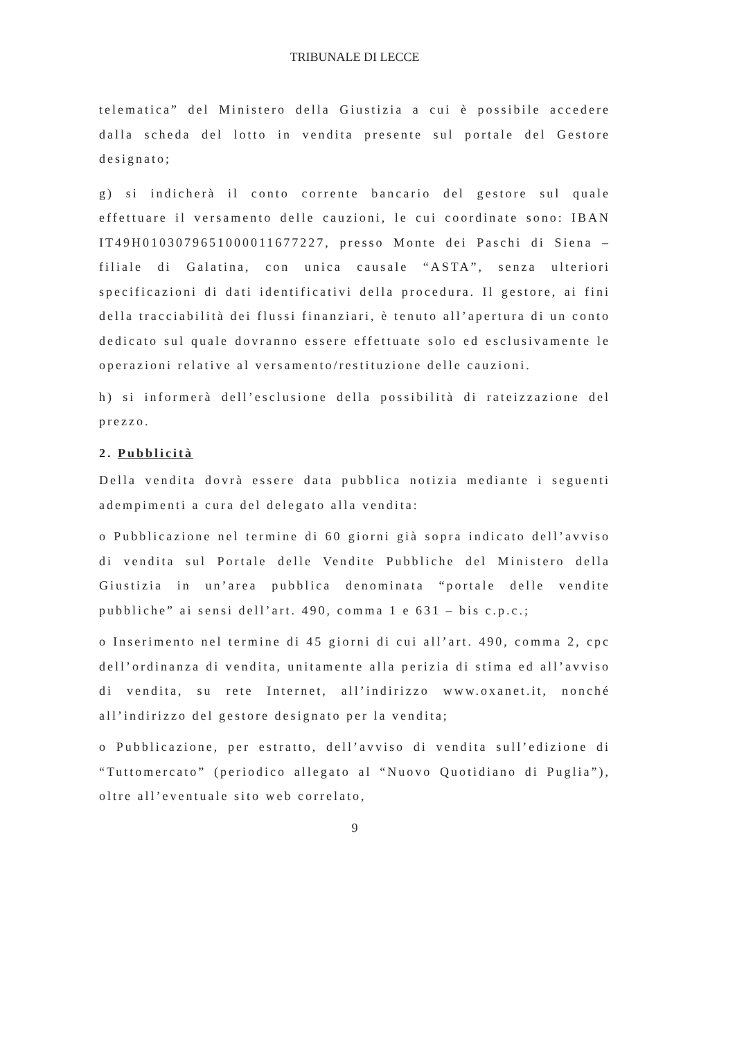TRIBUNALE DI LECCE
telematica” del Ministero della Giustizia a cui è possibile accedere dalla scheda del lotto in vendita presente sul portale del Gestore designato;
g) si indicherà il conto corrente bancario del gestore sul quale effettuare il versamento delle cauzioni, le cui coordinate sono: IBAN IT49H0103079651000011677227, presso Monte dei Paschi di Siena – filiale di Galatina, con unica causale “ASTA”, senza ulteriori specificazioni di dati identificativi della procedura. Il gestore, ai fini della tracciabilità dei flussi finanziari, è tenuto all’apertura di un conto dedicato sul quale dovranno essere effettuate solo ed esclusivamente le operazioni relative al versamento/restituzione delle cauzioni.
h) si informerà dell’esclusione della possibilità di rateizzazione del prezzo.
2. Pubblicità
Della vendita dovrà essere data pubblica notizia mediante i seguenti adempimenti a cura del delegato alla vendita:
o Pubblicazione nel termine di 60 giorni già sopra indicato dell’avviso di vendita sul Portale delle Vendite Pubbliche del Ministero della Giustizia in un’area pubblica denominata “portale delle vendite pubbliche” ai sensi dell’art. 490, comma 1 e 631 – bis c.p.c.;
o Inserimento nel termine di 45 giorni di cui all’art. 490, comma 2, cpc dell’ordinanza di vendita, unitamente alla perizia di stima ed all’avviso di vendita, su rete Internet, all’indirizzo www.oxanet.it, nonché all’indirizzo del gestore designato per la vendita;
o Pubblicazione, per estratto, dell’avviso di vendita sull’edizione di “Tuttomercato” (periodico allegato al “Nuovo Quotidiano di Puglia”), oltre all’eventuale sito web correlato,
9